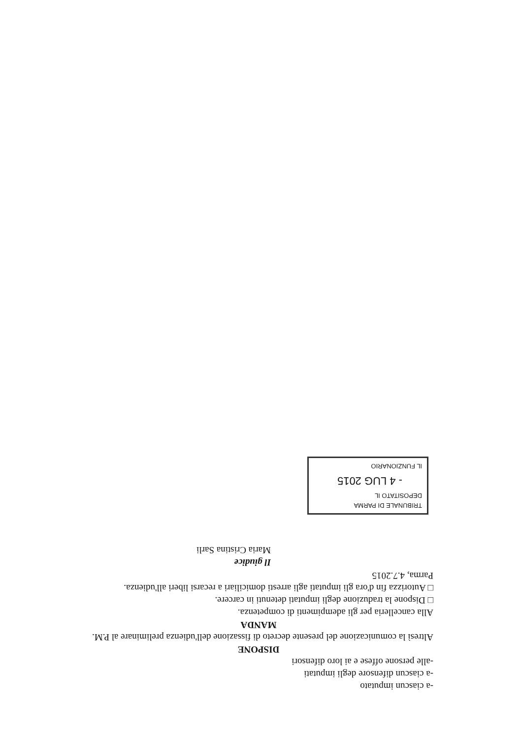-a ciascun imputato
-a ciascun difensore degli imputati
-alle persone offese e ai loro difensori
DISPONE
Altresì la comunicazione del presente decreto di fissazione dell'udienza preliminare al P.M.
MANDA
Alla cancelleria per gli adempimenti di competenza.
□ Dispone la traduzione degli imputati detenuti in carcere.
□ Autorizza fin d'ora gli imputati agli arresti domiciliari a recarsi liberi all'udienza.
Parma, 4.7.2015
Il giudice
Maria Cristina Sarli
TRIBUNALE DI PARMA
DEPOSITATO IL
- 4 LUG 2015
IL FUNZIONARIO